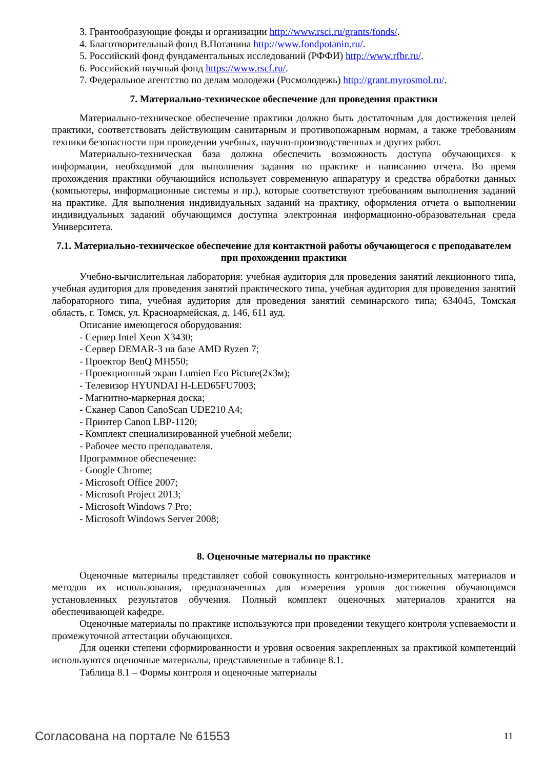3. Грантообразующие фонды и организации http://www.rsci.ru/grants/fonds/.
4. Благотворительный фонд В.Потанина http://www.fondpotanin.ru/.
5. Российский фонд фундаментальных исследований (РФФИ) http://www.rfbr.ru/.
6. Российский научный фонд https://www.rscf.ru/.
7. Федеральное агентство по делам молодежи (Росмолодежь) http://grant.myrosmol.ru/.
7. Материально-техническое обеспечение для проведения практики
Материально-техническое обеспечение практики должно быть достаточным для достижения целей практики, соответствовать действующим санитарным и противопожарным нормам, а также требованиям техники безопасности при проведении учебных, научно-производственных и других работ.
Материально-техническая база должна обеспечить возможность доступа обучающихся к информации, необходимой для выполнения задания по практике и написанию отчета. Во время прохождения практики обучающийся использует современную аппаратуру и средства обработки данных (компьютеры, информационные системы и пр.), которые соответствуют требованиям выполнения заданий на практике. Для выполнения индивидуальных заданий на практику, оформления отчета о выполнении индивидуальных заданий обучающимся доступна электронная информационно-образовательная среда Университета.
7.1. Материально-техническое обеспечение для контактной работы обучающегося с преподавателем при прохождении практики
Учебно-вычислительная лаборатория: учебная аудитория для проведения занятий лекционного типа, учебная аудитория для проведения занятий практического типа, учебная аудитория для проведения занятий лабораторного типа, учебная аудитория для проведения занятий семинарского типа; 634045, Томская область, г. Томск, ул. Красноармейская, д. 146, 611 ауд.
Описание имеющегося оборудования:
- Сервер Intel Xeon X3430;
- Сервер DEMAR-3 на базе AMD Ryzen 7;
- Проектор BenQ MH550;
- Проекционный экран Lumien Eco Picture(2х3м);
- Телевизор HYUNDAI H-LED65FU7003;
- Магнитно-маркерная доска;
- Сканер Canon CanoScan UDE210 A4;
- Принтер Canon LBP-1120;
- Комплект специализированной учебной мебели;
- Рабочее место преподавателя.
Программное обеспечение:
- Google Chrome;
- Microsoft Office 2007;
- Microsoft Project 2013;
- Microsoft Windows 7 Pro;
- Microsoft Windows Server 2008;
8. Оценочные материалы по практике
Оценочные материалы представляет собой совокупность контрольно-измерительных материалов и методов их использования, предназначенных для измерения уровня достижения обучающимся установленных результатов обучения. Полный комплект оценочных материалов хранится на обеспечивающей кафедре.
Оценочные материалы по практике используются при проведении текущего контроля успеваемости и промежуточной аттестации обучающихся.
Для оценки степени сформированности и уровня освоения закрепленных за практикой компетенций используются оценочные материалы, представленные в таблице 8.1.
Таблица 8.1 – Формы контроля и оценочные материалы
Согласована на портале № 61553 11